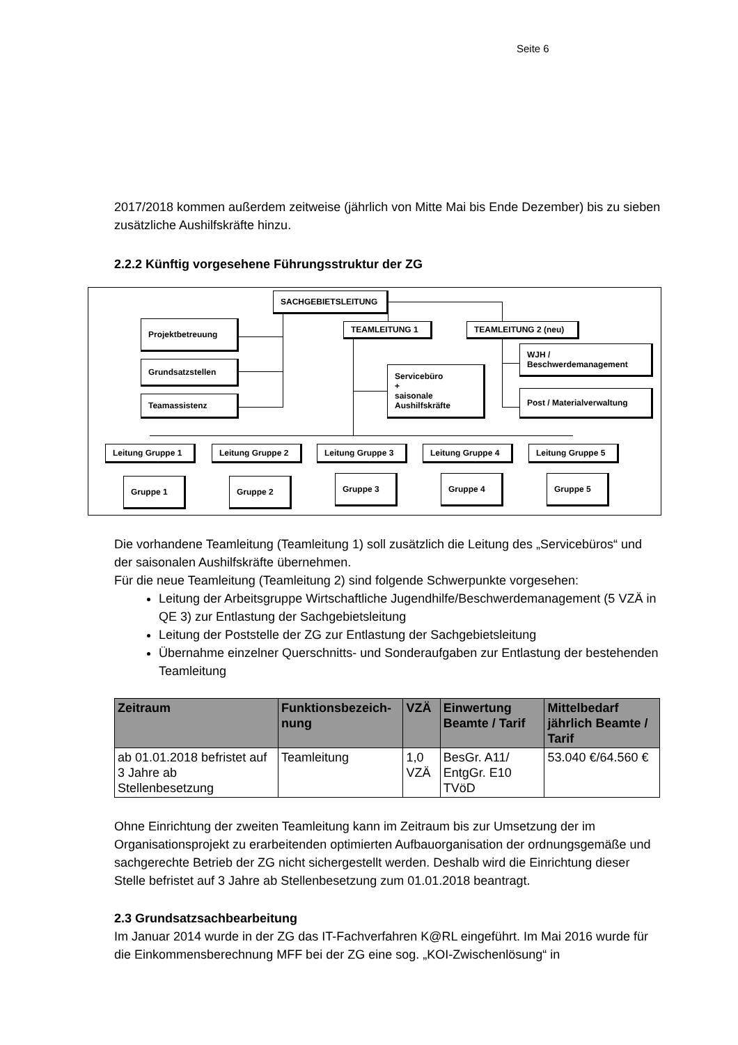Seite 6
2017/2018 kommen außerdem zeitweise (jährlich von Mitte Mai bis Ende Dezember) bis zu sieben zusätzliche Aushilfskräfte hinzu.
2.2.2 Künftig vorgesehene Führungsstruktur der ZG
SACHGEBIETSLEITUNG
Projektbetreuung
Grundsatzstellen
Teamassistenz
TEAMLEITUNG 1 TEAMLEITUNG 2 (neu)
WJH /
Beschwerdemanagement
Post / Materialverwaltung
Servicebüro
+
saisonale
Aushilfskräfte
Leitung Gruppe 1 Leitung Gruppe 2 Leitung Gruppe 3 Leitung Gruppe 4 Leitung Gruppe 5
Gruppe 1 Gruppe 2 Gruppe 3 Gruppe 4 Gruppe 5
Die vorhandene Teamleitung (Teamleitung 1) soll zusätzlich die Leitung des „Servicebüros“ und der saisonalen Aushilfskräfte übernehmen.
Für die neue Teamleitung (Teamleitung 2) sind folgende Schwerpunkte vorgesehen:
Leitung der Arbeitsgruppe Wirtschaftliche Jugendhilfe/Beschwerdemanagement (5 VZÄ in QE 3) zur Entlastung der Sachgebietsleitung
Leitung der Poststelle der ZG zur Entlastung der Sachgebietsleitung
Übernahme einzelner Querschnitts- und Sonderaufgaben zur Entlastung der bestehenden Teamleitung
| Zeitraum | Funktionsbezeich-nung | VZÄ | Einwertung Beamte / Tarif | Mittelbedarf jährlich Beamte / Tarif |
| --- | --- | --- | --- | --- |
| ab 01.01.2018 befristet auf 3 Jahre ab Stellenbesetzung | Teamleitung | 1,0 VZÄ | BesGr. A11/ EntgGr. E10 TVöD | 53.040 €/64.560 € |
Ohne Einrichtung der zweiten Teamleitung kann im Zeitraum bis zur Umsetzung der im Organisationsprojekt zu erarbeitenden optimierten Aufbauorganisation der ordnungsgemäße und sachgerechte Betrieb der ZG nicht sichergestellt werden. Deshalb wird die Einrichtung dieser Stelle befristet auf 3 Jahre ab Stellenbesetzung zum 01.01.2018 beantragt.
2.3 Grundsatzsachbearbeitung
Im Januar 2014 wurde in der ZG das IT-Fachverfahren K@RL eingeführt. Im Mai 2016 wurde für die Einkommensberechnung MFF bei der ZG eine sog. „KOI-Zwischenlösung“ in